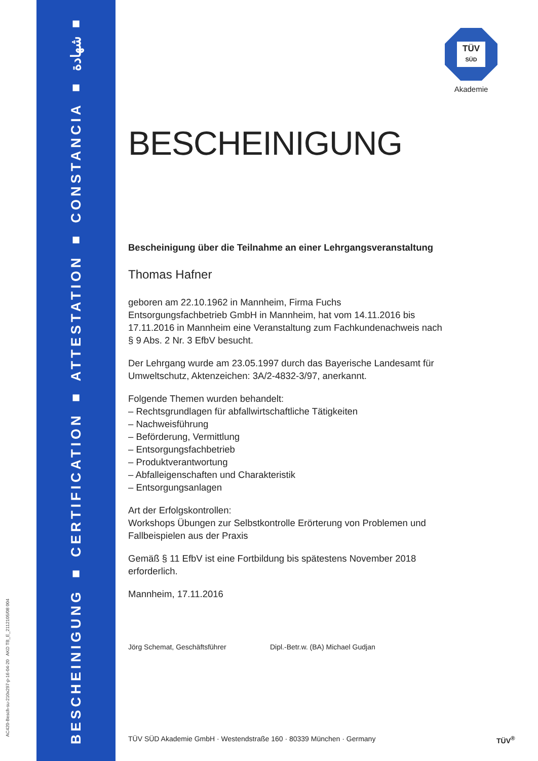BESCHEINIGUNG ■ CERTIFICATION ■ ATTESTATION ■ CONSTANCIA ■ شهادة ■ BELGE
AC420-Besch-su-210x297-p-16-04-20 AKD TB_E_2112105/08 004
TÜV
SÜD
Akademie
BESCHEINIGUNG
Bescheinigung über die Teilnahme an einer Lehrgangsveranstaltung
Thomas Hafner
geboren am 22.10.1962 in Mannheim, Firma Fuchs Entsorgungsfachbetrieb GmbH in Mannheim, hat vom 14.11.2016 bis 17.11.2016 in Mannheim eine Veranstaltung zum Fachkundenachweis nach § 9 Abs. 2 Nr. 3 EfbV besucht.
Der Lehrgang wurde am 23.05.1997 durch das Bayerische Landesamt für Umweltschutz, Aktenzeichen: 3A/2-4832-3/97, anerkannt.
Folgende Themen wurden behandelt:
– Rechtsgrundlagen für abfallwirtschaftliche Tätigkeiten
– Nachweisführung
– Beförderung, Vermittlung
– Entsorgungsfachbetrieb
– Produktverantwortung
– Abfalleigenschaften und Charakteristik
– Entsorgungsanlagen
Art der Erfolgskontrollen:
Workshops Übungen zur Selbstkontrolle Erörterung von Problemen und Fallbeispielen aus der Praxis
Gemäß § 11 EfbV ist eine Fortbildung bis spätestens November 2018 erforderlich.
Mannheim, 17.11.2016
Jörg Schemat, Geschäftsführer Dipl.-Betr.w. (BA) Michael Gudjan
TÜV SÜD Akademie GmbH · Westendstraße 160 · 80339 München · Germany
TÜV<sup>®</sup>